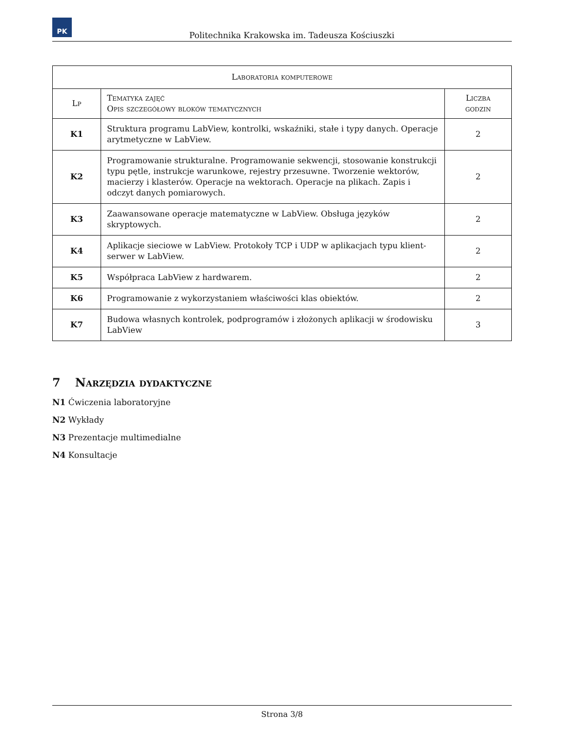PK
Politechnika Krakowska im. Tadeusza Kościuszki
| Laboratoria komputerowe | | |
| --- | --- | --- |
| Lp | Tematyka zajęć Opis szczegółowy bloków tematycznych | Liczba godzin |
| K1 | Struktura programu LabView, kontrolki, wskaźniki, stałe i typy danych. Operacje arytmetyczne w LabView. | 2 |
| K2 | Programowanie strukturalne. Programowanie sekwencji, stosowanie konstrukcji typu pętle, instrukcje warunkowe, rejestry przesuwne. Tworzenie wektorów, macierzy i klasterów. Operacje na wektorach. Operacje na plikach. Zapis i odczyt danych pomiarowych. | 2 |
| K3 | Zaawansowane operacje matematyczne w LabView. Obsługa języków skryptowych. | 2 |
| K4 | Aplikacje sieciowe w LabView. Protokoły TCP i UDP w aplikacjach typu klient-serwer w LabView. | 2 |
| K5 | Współpraca LabView z hardwarem. | 2 |
| K6 | Programowanie z wykorzystaniem właściwości klas obiektów. | 2 |
| K7 | Budowa własnych kontrolek, podprogramów i złożonych aplikacji w środowisku LabView | 3 |
7 Narzędzia dydaktyczne
N1 Ćwiczenia laboratoryjne
N2 Wykłady
N3 Prezentacje multimedialne
N4 Konsultacje
Strona 3/8